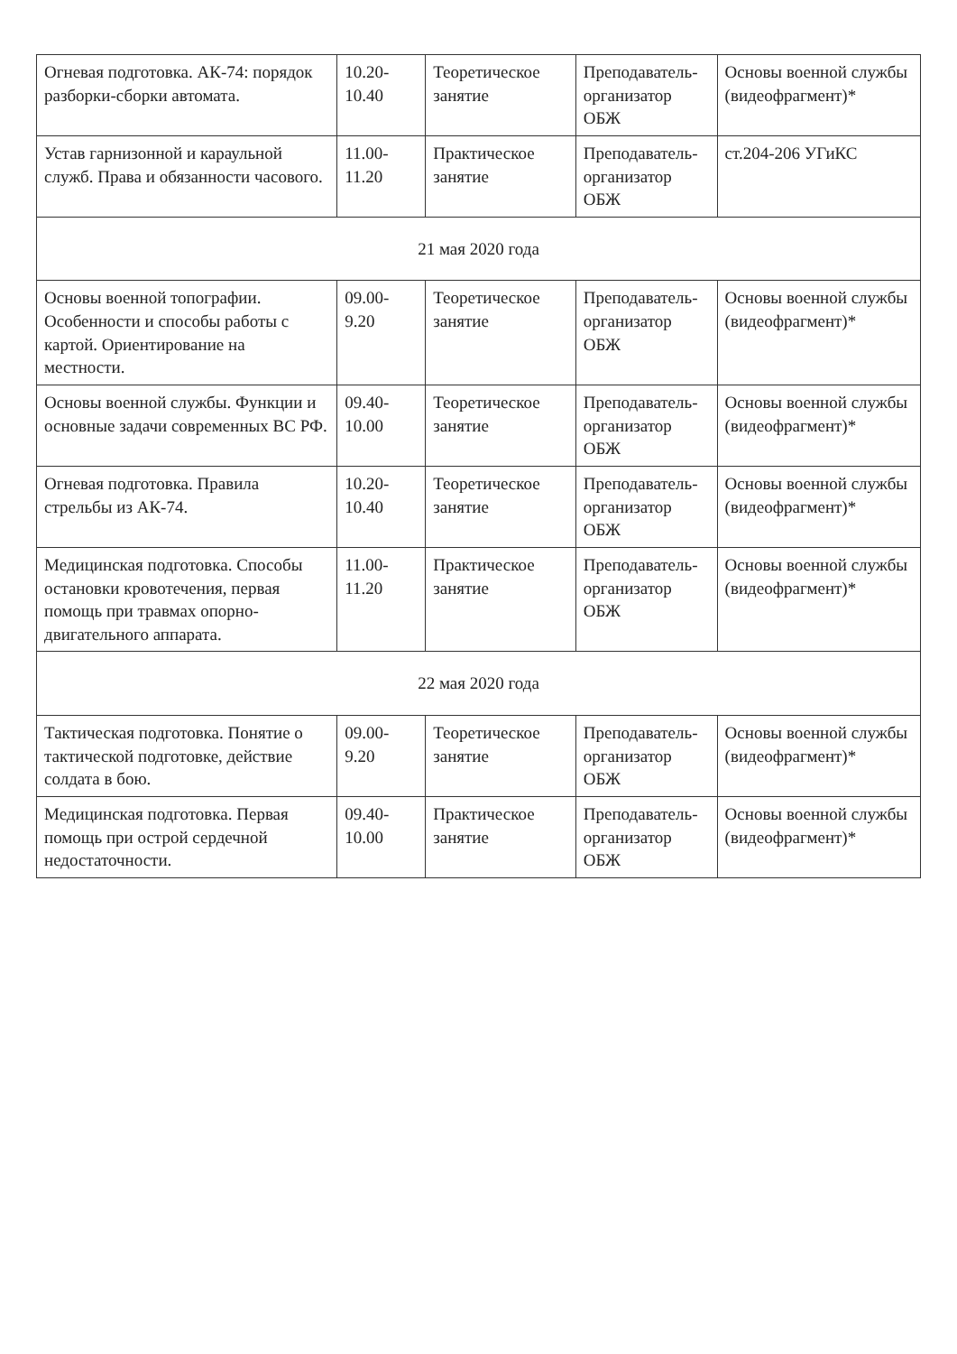| Огневая подготовка. АК-74: порядок разборки-сборки автомата. | 10.20-10.40 | Теоретическое занятие | Преподаватель-организатор ОБЖ | Основы военной службы (видеофрагмент)* |
| Устав гарнизонной и караульной служб. Права и обязанности часового. | 11.00-11.20 | Практическое занятие | Преподаватель-организатор ОБЖ | ст.204-206 УГиКС |
| 21 мая 2020 года | | | | |
| Основы военной топографии. Особенности и способы работы с картой. Ориентирование на местности. | 09.00-9.20 | Теоретическое занятие | Преподаватель-организатор ОБЖ | Основы военной службы (видеофрагмент)* |
| Основы военной службы. Функции и основные задачи современных ВС РФ. | 09.40-10.00 | Теоретическое занятие | Преподаватель-организатор ОБЖ | Основы военной службы (видеофрагмент)* |
| Огневая подготовка. Правила стрельбы из АК-74. | 10.20-10.40 | Теоретическое занятие | Преподаватель-организатор ОБЖ | Основы военной службы (видеофрагмент)* |
| Медицинская подготовка. Способы остановки кровотечения, первая помощь при травмах опорно-двигательного аппарата. | 11.00-11.20 | Практическое занятие | Преподаватель-организатор ОБЖ | Основы военной службы (видеофрагмент)* |
| 22 мая 2020 года | | | | |
| Тактическая подготовка. Понятие о тактической подготовке, действие солдата в бою. | 09.00-9.20 | Теоретическое занятие | Преподаватель-организатор ОБЖ | Основы военной службы (видеофрагмент)* |
| Медицинская подготовка. Первая помощь при острой сердечной недостаточности. | 09.40-10.00 | Практическое занятие | Преподаватель-организатор ОБЖ | Основы военной службы (видеофрагмент)* |